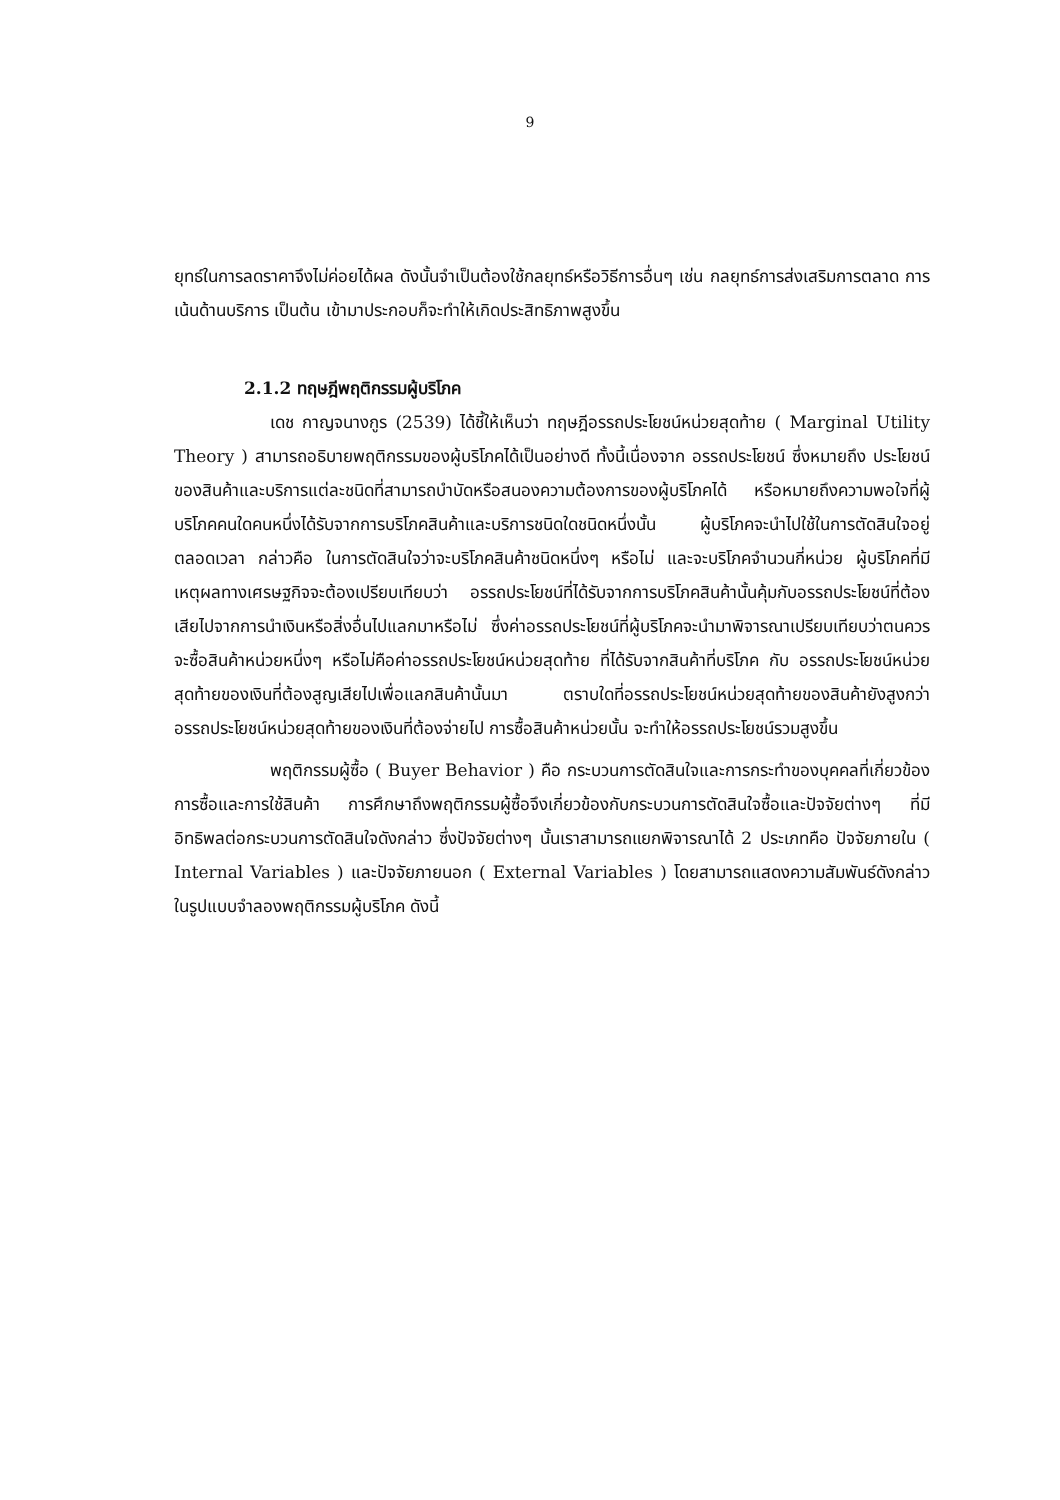9
ยุทธ์ในการลดราคาจึงไม่ค่อยได้ผล ดังนั้นจำเป็นต้องใช้กลยุทธ์หรือวิธีการอื่นๆ เช่น กลยุทธ์การส่งเสริมการตลาด การเน้นด้านบริการ เป็นต้น เข้ามาประกอบก็จะทำให้เกิดประสิทธิภาพสูงขึ้น
2.1.2 ทฤษฎีพฤติกรรมผู้บริโภค
เดช กาญจนางกูร (2539) ได้ชี้ให้เห็นว่า ทฤษฎีอรรถประโยชน์หน่วยสุดท้าย ( Marginal Utility Theory ) สามารถอธิบายพฤติกรรมของผู้บริโภคได้เป็นอย่างดี ทั้งนี้เนื่องจาก อรรถประโยชน์ ซึ่งหมายถึง ประโยชน์ของสินค้าและบริการแต่ละชนิดที่สามารถบำบัดหรือสนองความต้องการของผู้บริโภคได้ หรือหมายถึงความพอใจที่ผู้บริโภคคนใดคนหนึ่งได้รับจากการบริโภคสินค้าและบริการชนิดใดชนิดหนึ่งนั้น ผู้บริโภคจะนำไปใช้ในการตัดสินใจอยู่ตลอดเวลา กล่าวคือ ในการตัดสินใจว่าจะบริโภคสินค้าชนิดหนึ่งๆ หรือไม่ และจะบริโภคจำนวนกี่หน่วย ผู้บริโภคที่มีเหตุผลทางเศรษฐกิจจะต้องเปรียบเทียบว่า อรรถประโยชน์ที่ได้รับจากการบริโภคสินค้านั้นคุ้มกับอรรถประโยชน์ที่ต้องเสียไปจากการนำเงินหรือสิ่งอื่นไปแลกมาหรือไม่ ซึ่งค่าอรรถประโยชน์ที่ผู้บริโภคจะนำมาพิจารณาเปรียบเทียบว่าตนควรจะซื้อสินค้าหน่วยหนึ่งๆ หรือไม่คือค่าอรรถประโยชน์หน่วยสุดท้าย ที่ได้รับจากสินค้าที่บริโภค กับ อรรถประโยชน์หน่วยสุดท้ายของเงินที่ต้องสูญเสียไปเพื่อแลกสินค้านั้นมา ตราบใดที่อรรถประโยชน์หน่วยสุดท้ายของสินค้ายังสูงกว่าอรรถประโยชน์หน่วยสุดท้ายของเงินที่ต้องจ่ายไป การซื้อสินค้าหน่วยนั้น จะทำให้อรรถประโยชน์รวมสูงขึ้น
พฤติกรรมผู้ซื้อ ( Buyer Behavior ) คือ กระบวนการตัดสินใจและการกระทำของบุคคลที่เกี่ยวข้องการซื้อและการใช้สินค้า การศึกษาถึงพฤติกรรมผู้ซื้อจึงเกี่ยวข้องกับกระบวนการตัดสินใจซื้อและปัจจัยต่างๆ ที่มีอิทธิพลต่อกระบวนการตัดสินใจดังกล่าว ซึ่งปัจจัยต่างๆ นั้นเราสามารถแยกพิจารณาได้ 2 ประเภทคือ ปัจจัยภายใน ( Internal Variables ) และปัจจัยภายนอก ( External Variables ) โดยสามารถแสดงความสัมพันธ์ดังกล่าวในรูปแบบจำลองพฤติกรรมผู้บริโภค ดังนี้